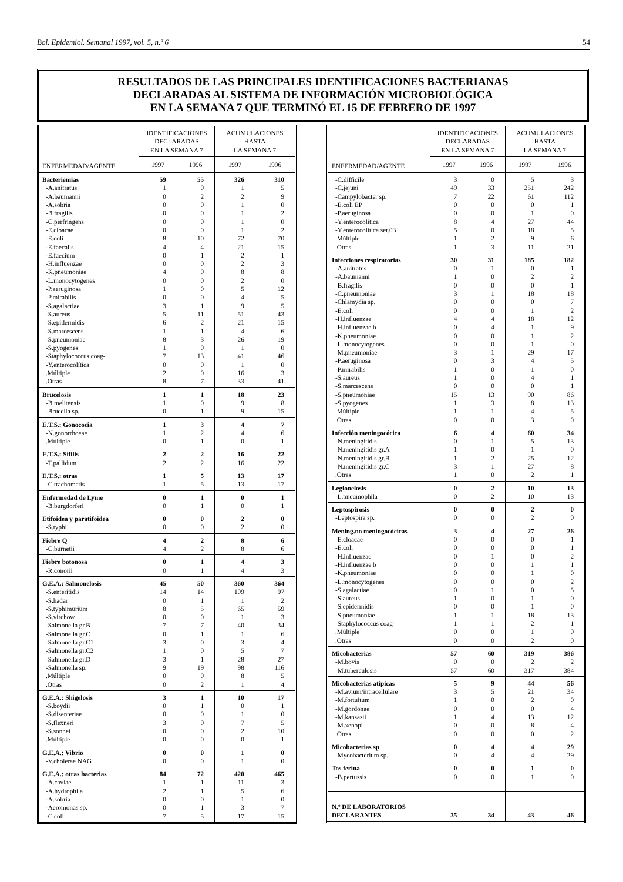Bol. Epidemiol. Semanal 1997, vol. 5, n.º 6 54
RESULTADOS DE LAS PRINCIPALES IDENTIFICACIONES BACTERIANAS
DECLARADAS AL SISTEMA DE INFORMACIÓN MICROBIOLÓGICA
EN LA SEMANA 7 QUE TERMINÓ EL 15 DE FEBRERO DE 1997
| ENFERMEDAD/AGENTE | IDENTIFICACIONES DECLARADAS EN LA SEMANA 7 | | ACUMULACIONES HASTA LA SEMANA 7 | |
| --- | --- | --- | --- | --- |
| | 1997 | 1996 | 1997 | 1996 |
| Bacteriemias | 59 | 55 | 326 | 310 |
| -A.anitratus | 1 | 0 | 1 | 5 |
| -A.baumanni | 0 | 2 | 2 | 9 |
| -A.sobria | 0 | 0 | 1 | 0 |
| -B.fragilis | 0 | 0 | 1 | 2 |
| -C.perfringens | 0 | 0 | 1 | 0 |
| -E.cloacae | 0 | 0 | 1 | 2 |
| -E.coli | 8 | 10 | 72 | 70 |
| -E.faecalis | 4 | 4 | 21 | 15 |
| -E.faecium | 0 | 1 | 2 | 1 |
| -H.influenzae | 0 | 0 | 2 | 3 |
| -K.pneumoniae | 4 | 0 | 8 | 8 |
| -L.monocytogenes | 0 | 0 | 2 | 0 |
| -P.aeruginosa | 1 | 0 | 5 | 12 |
| -P.mirabilis | 0 | 0 | 4 | 5 |
| -S.agalactiae | 3 | 1 | 9 | 5 |
| -S.aureus | 5 | 11 | 51 | 43 |
| -S.epidermidis | 6 | 2 | 21 | 15 |
| -S.marcescens | 1 | 1 | 4 | 6 |
| -S.pneumoniae | 8 | 3 | 26 | 19 |
| -S.pyogenes | 1 | 0 | 1 | 0 |
| -Staphylococcus coag- | 7 | 13 | 41 | 46 |
| -Y.enterocolítica | 0 | 0 | 1 | 0 |
| .Múltiple | 2 | 0 | 16 | 3 |
| .Otras | 8 | 7 | 33 | 41 |
| Brucelosis | 1 | 1 | 18 | 23 |
| -B.melitensis | 1 | 0 | 9 | 8 |
| -Brucella sp. | 0 | 1 | 9 | 15 |
| E.T.S.: Gonococia | 1 | 3 | 4 | 7 |
| -N.gonorrhoeae | 1 | 2 | 4 | 6 |
| .Múltiple | 0 | 1 | 0 | 1 |
| E.T.S.: Sífilis | 2 | 2 | 16 | 22 |
| -T.pallidum | 2 | 2 | 16 | 22 |
| E.T.S.: otras | 1 | 5 | 13 | 17 |
| -C.trachomatis | 1 | 5 | 13 | 17 |
| Enfermedad de Lyme | 0 | 1 | 0 | 1 |
| -B.burgdorferi | 0 | 1 | 0 | 1 |
| Etifoidea y paratifoidea | 0 | 0 | 2 | 0 |
| -S.typhi | 0 | 0 | 2 | 0 |
| Fiebre Q | 4 | 2 | 8 | 6 |
| -C.burnetii | 4 | 2 | 8 | 6 |
| Fiebre botonosa | 0 | 1 | 4 | 3 |
| -R.conorii | 0 | 1 | 4 | 3 |
| G.E.A.: Salmonelosis | 45 | 50 | 360 | 364 |
| -S.enteritidis | 14 | 14 | 109 | 97 |
| -S.hadar | 0 | 1 | 1 | 2 |
| -S.typhimurium | 8 | 5 | 65 | 59 |
| -S.virchow | 0 | 0 | 1 | 3 |
| -Salmonella gr.B | 7 | 7 | 40 | 34 |
| -Salmonella gr.C | 0 | 1 | 1 | 6 |
| -Salmonella gr.C1 | 3 | 0 | 3 | 4 |
| -Salmonella gr.C2 | 1 | 0 | 5 | 7 |
| -Salmonella gr.D | 3 | 1 | 28 | 27 |
| -Salmonella sp. | 9 | 19 | 98 | 116 |
| .Múltiple | 0 | 0 | 8 | 5 |
| .Otras | 0 | 2 | 1 | 4 |
| G.E.A.: Shigelosis | 3 | 1 | 10 | 17 |
| -S.boydii | 0 | 1 | 0 | 1 |
| -S.disenteriae | 0 | 0 | 1 | 0 |
| -S.flexneri | 3 | 0 | 7 | 5 |
| -S.sonnei | 0 | 0 | 2 | 10 |
| .Múltiple | 0 | 0 | 0 | 1 |
| G.E.A.: Vibrio | 0 | 0 | 1 | 0 |
| -V.cholerae NAG | 0 | 0 | 1 | 0 |
| G.E.A.: otras bacterias | 84 | 72 | 420 | 465 |
| -A.caviae | 1 | 1 | 11 | 3 |
| -A.hydrophila | 2 | 1 | 5 | 6 |
| -A.sobria | 0 | 0 | 1 | 0 |
| -Aeromonas sp. | 0 | 1 | 3 | 7 |
| -C.coli | 7 | 5 | 17 | 15 |
| ENFERMEDAD/AGENTE | IDENTIFICACIONES DECLARADAS EN LA SEMANA 7 | | ACUMULACIONES HASTA LA SEMANA 7 | |
| --- | --- | --- | --- | --- |
| | 1997 | 1996 | 1997 | 1996 |
| -C.difficile | 3 | 0 | 5 | 3 |
| -C.jejuni | 49 | 33 | 251 | 242 |
| -Campylobacter sp. | 7 | 22 | 61 | 112 |
| -E.coli EP | 0 | 0 | 0 | 1 |
| -P.aeruginosa | 0 | 0 | 1 | 0 |
| -Y.enterocolitica | 8 | 4 | 27 | 44 |
| -Y.enterocolitica ser.03 | 5 | 0 | 18 | 5 |
| .Múltiple | 1 | 2 | 9 | 6 |
| .Otras | 1 | 3 | 11 | 21 |
| Infecciones respiratorias | 30 | 31 | 185 | 182 |
| -A.anitratus | 0 | 1 | 0 | 1 |
| -A.baumanni | 1 | 0 | 2 | 2 |
| -B.fragilis | 0 | 0 | 0 | 1 |
| -C.pneumoniae | 3 | 1 | 18 | 18 |
| -Chlamydia sp. | 0 | 0 | 0 | 7 |
| -E.coli | 0 | 0 | 1 | 2 |
| -H.influenzae | 4 | 4 | 18 | 12 |
| -H.influenzae b | 0 | 4 | 1 | 9 |
| -K.pneumoniae | 0 | 0 | 1 | 2 |
| -L.monocytogenes | 0 | 0 | 1 | 0 |
| -M.pneumoniae | 3 | 1 | 29 | 17 |
| -P.aeruginosa | 0 | 3 | 4 | 5 |
| -P.mirabilis | 1 | 0 | 1 | 0 |
| -S.aureus | 1 | 0 | 4 | 1 |
| -S.marcescens | 0 | 0 | 0 | 1 |
| -S.pneumoniae | 15 | 13 | 90 | 86 |
| -S.pyogenes | 1 | 3 | 8 | 13 |
| .Múltiple | 1 | 1 | 4 | 5 |
| .Otras | 0 | 0 | 3 | 0 |
| Infección meningocócica | 6 | 4 | 60 | 34 |
| -N.meningitidis | 0 | 1 | 5 | 13 |
| -N.meningitidis gr.A | 1 | 0 | 1 | 0 |
| -N.meningitidis gr.B | 1 | 2 | 25 | 12 |
| -N.meningitidis gr.C | 3 | 1 | 27 | 8 |
| .Otras | 1 | 0 | 2 | 1 |
| Legionelosis | 0 | 2 | 10 | 13 |
| -L.pneumophila | 0 | 2 | 10 | 13 |
| Leptospirosis | 0 | 0 | 2 | 0 |
| -Leptospira sp. | 0 | 0 | 2 | 0 |
| Mening.no meningocócicas | 3 | 4 | 27 | 26 |
| -E.cloacae | 0 | 0 | 0 | 1 |
| -E.coli | 0 | 0 | 0 | 1 |
| -H.influenzae | 0 | 1 | 0 | 2 |
| -H.influenzae b | 0 | 0 | 1 | 1 |
| -K.pneumoniae | 0 | 0 | 1 | 0 |
| -L.monocytogenes | 0 | 0 | 0 | 2 |
| -S.agalactiae | 0 | 1 | 0 | 5 |
| -S.aureus | 1 | 0 | 1 | 0 |
| -S.epidermidis | 0 | 0 | 1 | 0 |
| -S.pneumoniae | 1 | 1 | 18 | 13 |
| -Staphylococcus coag- | 1 | 1 | 2 | 1 |
| .Múltiple | 0 | 0 | 1 | 0 |
| .Otras | 0 | 0 | 2 | 0 |
| Micobacterias | 57 | 60 | 319 | 386 |
| -M.bovis | 0 | 0 | 2 | 2 |
| -M.tuberculosis | 57 | 60 | 317 | 384 |
| Micobacterias atípicas | 5 | 9 | 44 | 56 |
| -M.avium/intracellulare | 3 | 5 | 21 | 34 |
| -M.fortuitum | 1 | 0 | 2 | 0 |
| -M.gordonae | 0 | 0 | 0 | 4 |
| -M.kansasii | 1 | 4 | 13 | 12 |
| -M.xenopi | 0 | 0 | 8 | 4 |
| .Otras | 0 | 0 | 0 | 2 |
| Micobacterias sp | 0 | 4 | 4 | 29 |
| -Mycobacterium sp. | 0 | 4 | 4 | 29 |
| Tos ferina | 0 | 0 | 1 | 0 |
| -B.pertussis | 0 | 0 | 1 | 0 |
| N.º DE LABORATORIOS DECLARANTES | 35 | 34 | 43 | 46 |